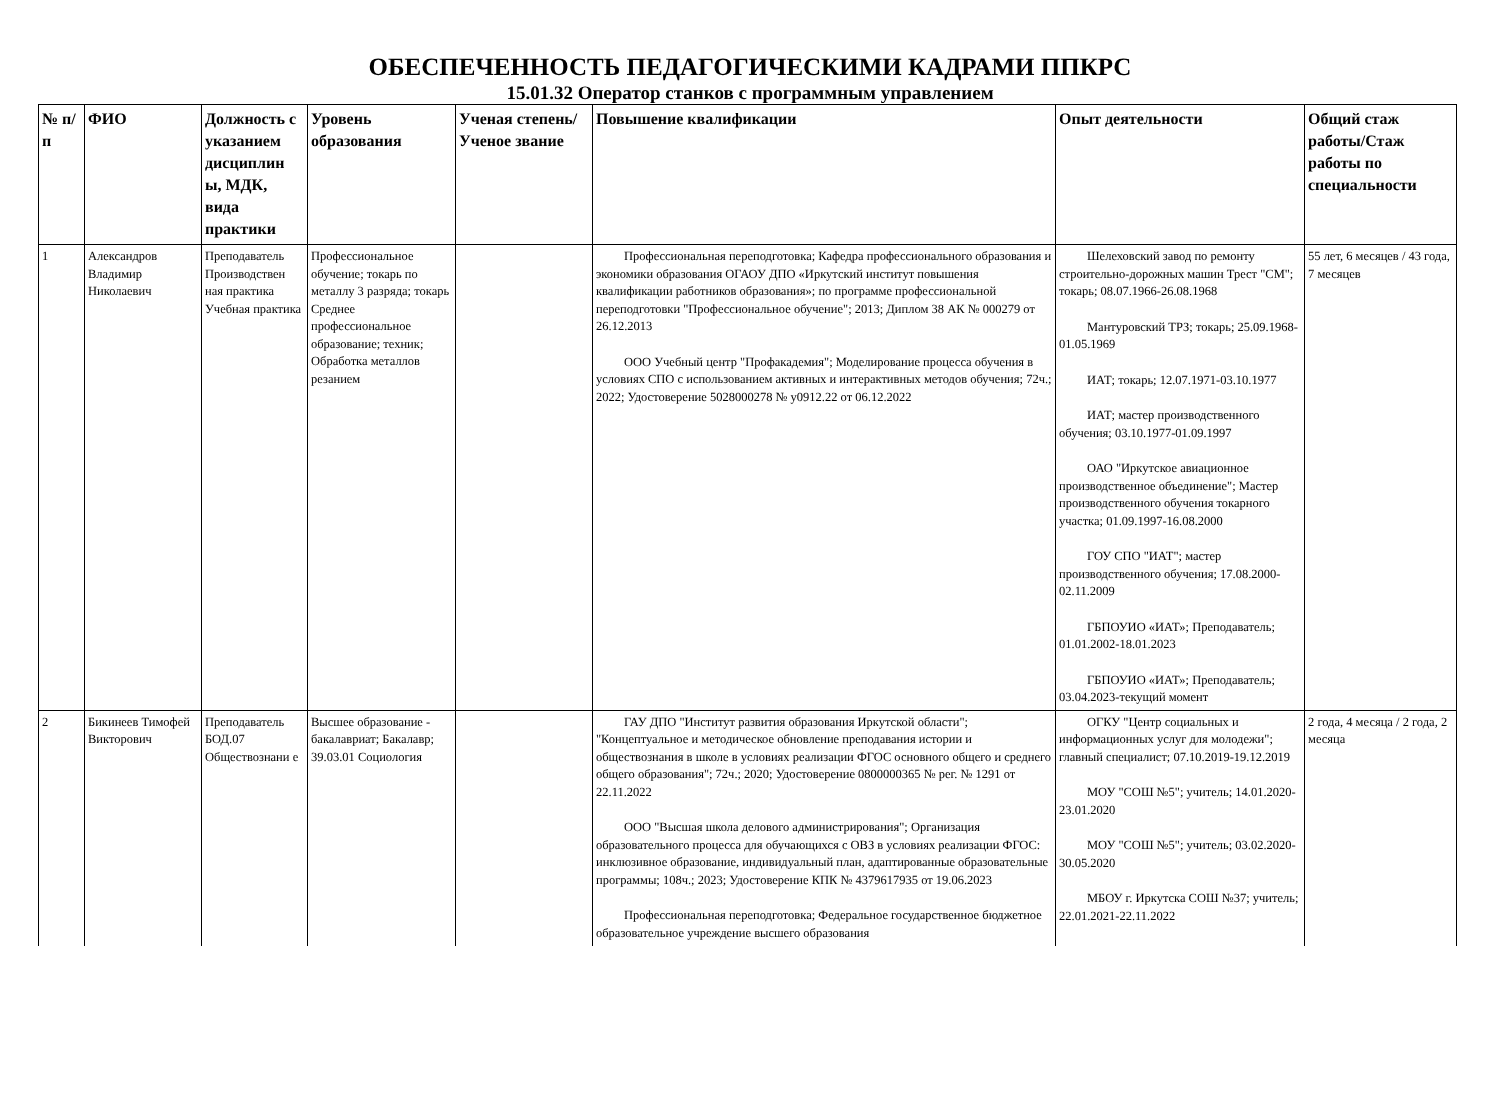ОБЕСПЕЧЕННОСТЬ ПЕДАГОГИЧЕСКИМИ КАДРАМИ ППКРС
15.01.32 Оператор станков с программным управлением
| № п/п | ФИО | Должность с указанием дисциплин ы, МДК, вида практики | Уровень образования | Ученая степень/Ученое звание | Повышение квалификации | Опыт деятельности | Общий стаж работы/Стаж работы по специальности |
| --- | --- | --- | --- | --- | --- | --- | --- |
| 1 | Александров Владимир Николаевич | Преподаватель Производствен ная практика Учебная практика | Профессиональное обучение; токарь по металлу 3 разряда; токарь Среднее профессиональное образование; техник; Обработка металлов резанием | | Профессиональная переподготовка; Кафедра профессионального образования и экономики образования ОГАОУ ДПО «Иркутский институт повышения квалификации работников образования»; по программе профессиональной переподготовки "Профессиональное обучение"; 2013; Диплом 38 АК № 000279 от 26.12.2013 ООО Учебный центр "Профакадемия"; Моделирование процесса обучения в условиях СПО с использованием активных и интерактивных методов обучения; 72ч.; 2022; Удостоверение 5028000278 № у0912.22 от 06.12.2022 | Шелеховский завод по ремонту строительно-дорожных машин Трест "СМ"; токарь; 08.07.1966-26.08.1968 Мантуровский ТРЗ; токарь; 25.09.1968-01.05.1969 ИАТ; токарь; 12.07.1971-03.10.1977 ИАТ; мастер производственного обучения; 03.10.1977-01.09.1997 ОАО "Иркутское авиационное производственное объединение"; Мастер производственного обучения токарного участка; 01.09.1997-16.08.2000 ГОУ СПО "ИАТ"; мастер производственного обучения; 17.08.2000-02.11.2009 ГБПОУИО «ИАТ»; Преподаватель; 01.01.2002-18.01.2023 ГБПОУИО «ИАТ»; Преподаватель; 03.04.2023-текущий момент | 55 лет, 6 месяцев / 43 года, 7 месяцев |
| 2 | Бикинеев Тимофей Викторович | Преподаватель БОД.07 Обществознани е | Высшее образование - бакалавриат; Бакалавр; 39.03.01 Социология | | ГАУ ДПО "Институт развития образования Иркутской области"; "Концептуальное и методическое обновление преподавания истории и обществознания в школе в условиях реализации ФГОС основного общего и среднего общего образования"; 72ч.; 2020; Удостоверение 0800000365 № рег. № 1291 от 22.11.2022 ООО "Высшая школа делового администрирования"; Организация образовательного процесса для обучающихся с ОВЗ в условиях реализации ФГОС: инклюзивное образование, индивидуальный план, адаптированные образовательные программы; 108ч.; 2023; Удостоверение КПК № 4379617935 от 19.06.2023 Профессиональная переподготовка; Федеральное государственное бюджетное образовательное учреждение высшего образования | ОГКУ "Центр социальных и информационных услуг для молодежи"; главный специалист; 07.10.2019-19.12.2019 МОУ "СОШ №5"; учитель; 14.01.2020-23.01.2020 МОУ "СОШ №5"; учитель; 03.02.2020-30.05.2020 МБОУ г. Иркутска СОШ №37; учитель; 22.01.2021-22.11.2022 | 2 года, 4 месяца / 2 года, 2 месяца |